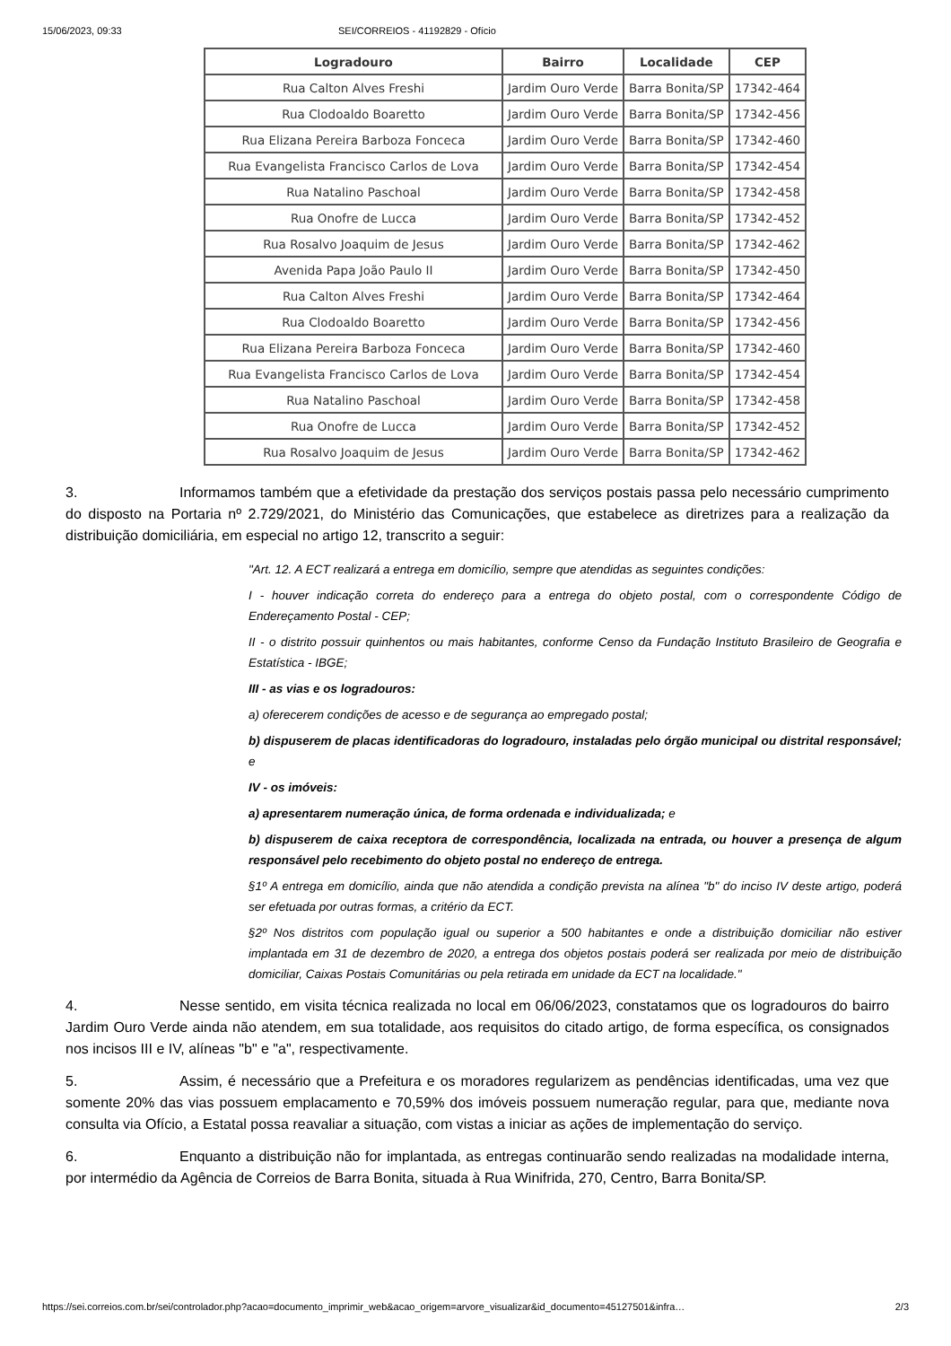15/06/2023, 09:33 SEI/CORREIOS - 41192829 - Ofício
| Logradouro | Bairro | Localidade | CEP |
| --- | --- | --- | --- |
| Rua Calton Alves Freshi | Jardim Ouro Verde | Barra Bonita/SP | 17342-464 |
| Rua Clodoaldo Boaretto | Jardim Ouro Verde | Barra Bonita/SP | 17342-456 |
| Rua Elizana Pereira Barboza Fonceca | Jardim Ouro Verde | Barra Bonita/SP | 17342-460 |
| Rua Evangelista Francisco Carlos de Lova | Jardim Ouro Verde | Barra Bonita/SP | 17342-454 |
| Rua Natalino Paschoal | Jardim Ouro Verde | Barra Bonita/SP | 17342-458 |
| Rua Onofre de Lucca | Jardim Ouro Verde | Barra Bonita/SP | 17342-452 |
| Rua Rosalvo Joaquim de Jesus | Jardim Ouro Verde | Barra Bonita/SP | 17342-462 |
| Avenida Papa João Paulo II | Jardim Ouro Verde | Barra Bonita/SP | 17342-450 |
| Rua Calton Alves Freshi | Jardim Ouro Verde | Barra Bonita/SP | 17342-464 |
| Rua Clodoaldo Boaretto | Jardim Ouro Verde | Barra Bonita/SP | 17342-456 |
| Rua Elizana Pereira Barboza Fonceca | Jardim Ouro Verde | Barra Bonita/SP | 17342-460 |
| Rua Evangelista Francisco Carlos de Lova | Jardim Ouro Verde | Barra Bonita/SP | 17342-454 |
| Rua Natalino Paschoal | Jardim Ouro Verde | Barra Bonita/SP | 17342-458 |
| Rua Onofre de Lucca | Jardim Ouro Verde | Barra Bonita/SP | 17342-452 |
| Rua Rosalvo Joaquim de Jesus | Jardim Ouro Verde | Barra Bonita/SP | 17342-462 |
3. Informamos também que a efetividade da prestação dos serviços postais passa pelo necessário cumprimento do disposto na Portaria nº 2.729/2021, do Ministério das Comunicações, que estabelece as diretrizes para a realização da distribuição domiciliária, em especial no artigo 12, transcrito a seguir:
"Art. 12. A ECT realizará a entrega em domicílio, sempre que atendidas as seguintes condições:
I - houver indicação correta do endereço para a entrega do objeto postal, com o correspondente Código de Endereçamento Postal - CEP;
II - o distrito possuir quinhentos ou mais habitantes, conforme Censo da Fundação Instituto Brasileiro de Geografia e Estatística - IBGE;
III - as vias e os logradouros:
a) oferecerem condições de acesso e de segurança ao empregado postal;
b) dispuserem de placas identificadoras do logradouro, instaladas pelo órgão municipal ou distrital responsável; e
IV - os imóveis:
a) apresentarem numeração única, de forma ordenada e individualizada; e
b) dispuserem de caixa receptora de correspondência, localizada na entrada, ou houver a presença de algum responsável pelo recebimento do objeto postal no endereço de entrega.
§1º A entrega em domicílio, ainda que não atendida a condição prevista na alínea "b" do inciso IV deste artigo, poderá ser efetuada por outras formas, a critério da ECT.
§2º Nos distritos com população igual ou superior a 500 habitantes e onde a distribuição domiciliar não estiver implantada em 31 de dezembro de 2020, a entrega dos objetos postais poderá ser realizada por meio de distribuição domiciliar, Caixas Postais Comunitárias ou pela retirada em unidade da ECT na localidade."
4. Nesse sentido, em visita técnica realizada no local em 06/06/2023, constatamos que os logradouros do bairro Jardim Ouro Verde ainda não atendem, em sua totalidade, aos requisitos do citado artigo, de forma específica, os consignados nos incisos III e IV, alíneas "b" e "a", respectivamente.
5. Assim, é necessário que a Prefeitura e os moradores regularizem as pendências identificadas, uma vez que somente 20% das vias possuem emplacamento e 70,59% dos imóveis possuem numeração regular, para que, mediante nova consulta via Ofício, a Estatal possa reavaliar a situação, com vistas a iniciar as ações de implementação do serviço.
6. Enquanto a distribuição não for implantada, as entregas continuarão sendo realizadas na modalidade interna, por intermédio da Agência de Correios de Barra Bonita, situada à Rua Winifrida, 270, Centro, Barra Bonita/SP.
https://sei.correios.com.br/sei/controlador.php?acao=documento_imprimir_web&acao_origem=arvore_visualizar&id_documento=45127501&infra… 2/3